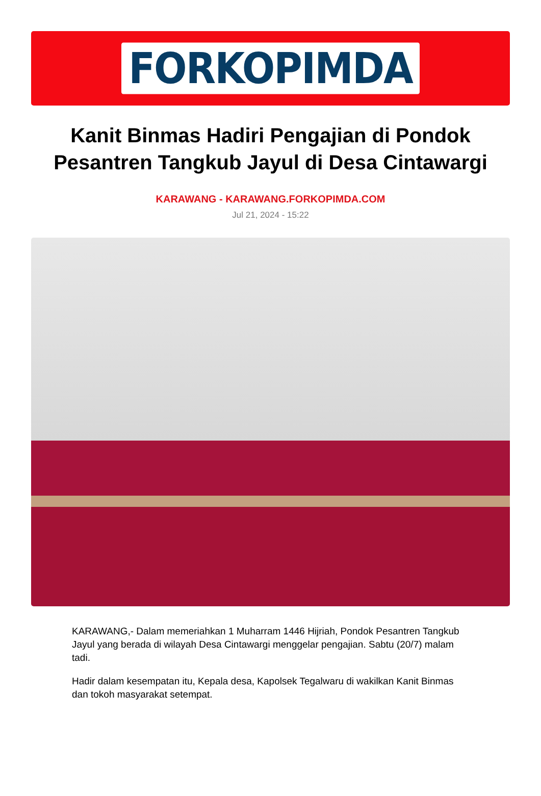FORKOPIMDA
Kanit Binmas Hadiri Pengajian di Pondok Pesantren Tangkub Jayul di Desa Cintawargi
KARAWANG - KARAWANG.FORKOPIMDA.COM
Jul 21, 2024 - 15:22
KARAWANG,- Dalam memeriahkan 1 Muharram 1446 Hijriah, Pondok Pesantren Tangkub Jayul yang berada di wilayah Desa Cintawargi menggelar pengajian. Sabtu (20/7) malam tadi.
Hadir dalam kesempatan itu, Kepala desa, Kapolsek Tegalwaru di wakilkan Kanit Binmas dan tokoh masyarakat setempat.